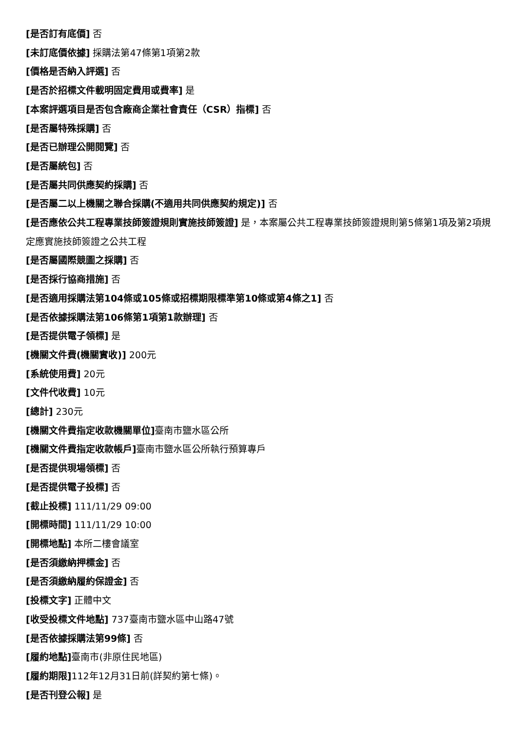[是否訂有底價] 否
[未訂底價依據] 採購法第47條第1項第2款
[價格是否納入評選] 否
[是否於招標文件載明固定費用或費率] 是
[本案評選項目是否包含廠商企業社會責任（CSR）指標] 否
[是否屬特殊採購] 否
[是否已辦理公開閱覽] 否
[是否屬統包] 否
[是否屬共同供應契約採購] 否
[是否屬二以上機關之聯合採購(不適用共同供應契約規定)] 否
[是否應依公共工程專業技師簽證規則實施技師簽證] 是，本案屬公共工程專業技師簽證規則第5條第1項及第2項規定應實施技師簽證之公共工程
[是否屬國際競圖之採購] 否
[是否採行協商措施] 否
[是否適用採購法第104條或105條或招標期限標準第10條或第4條之1] 否
[是否依據採購法第106條第1項第1款辦理] 否
[是否提供電子領標] 是
[機關文件費(機關實收)] 200元
[系統使用費] 20元
[文件代收費] 10元
[總計] 230元
[機關文件費指定收款機關單位] 臺南市鹽水區公所
[機關文件費指定收款帳戶] 臺南市鹽水區公所執行預算專戶
[是否提供現場領標] 否
[是否提供電子投標] 否
[截止投標] 111/11/29 09:00
[開標時間] 111/11/29 10:00
[開標地點] 本所二樓會議室
[是否須繳納押標金] 否
[是否須繳納履約保證金] 否
[投標文字] 正體中文
[收受投標文件地點] 737臺南市鹽水區中山路47號
[是否依據採購法第99條] 否
[履約地點] 臺南市(非原住民地區)
[履約期限] 112年12月31日前(詳契約第七條)。
[是否刊登公報] 是